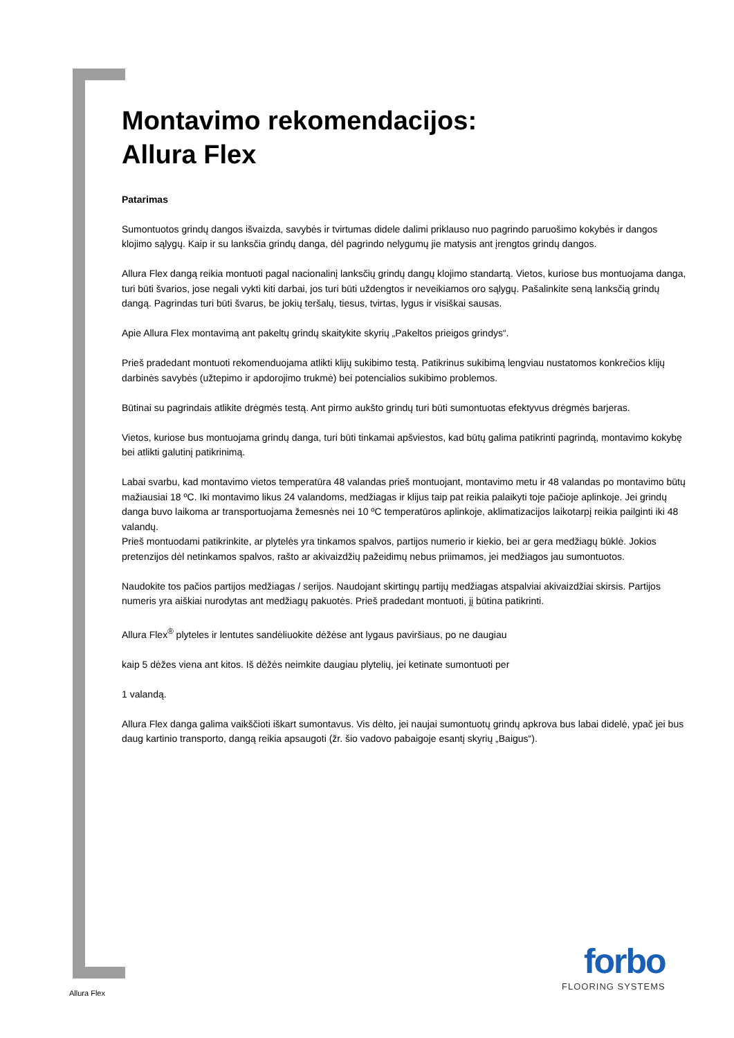Montavimo rekomendacijos:
Allura Flex
Patarimas
Sumontuotos grindų dangos išvaizda, savybės ir tvirtumas didele dalimi priklauso nuo pagrindo paruošimo kokybės ir dangos klojimo sąlygų. Kaip ir su lanksčia grindų danga, dėl pagrindo nelygumų jie matysis ant įrengtos grindų dangos.
Allura Flex dangą reikia montuoti pagal nacionalinį lanksčių grindų dangų klojimo standartą. Vietos, kuriose bus montuojama danga, turi būti švarios, jose negali vykti kiti darbai, jos turi būti uždengtos ir neveikiamos oro sąlygų. Pašalinkite seną lanksčią grindų dangą. Pagrindas turi būti švarus, be jokių teršalų, tiesus, tvirtas, lygus ir visiškai sausas.
Apie Allura Flex montavimą ant pakeltų grindų skaitykite skyrių „Pakeltos prieigos grindys“.
Prieš pradedant montuoti rekomenduojama atlikti klijų sukibimo testą. Patikrinus sukibimą lengviau nustatomos konkrečios klijų darbinės savybės (užtepimo ir apdorojimo trukmė) bei potencialios sukibimo problemos.
Būtinai su pagrindais atlikite drėgmės testą. Ant pirmo aukšto grindų turi būti sumontuotas efektyvus drėgmės barjeras.
Vietos, kuriose bus montuojama grindų danga, turi būti tinkamai apšviestos, kad būtų galima patikrinti pagrindą, montavimo kokybę bei atlikti galutinį patikrinimą.
Labai svarbu, kad montavimo vietos temperatūra 48 valandas prieš montuojant, montavimo metu ir 48 valandas po montavimo būtų mažiausiai 18 ºC. Iki montavimo likus 24 valandoms, medžiagas ir klijus taip pat reikia palaikyti toje pačioje aplinkoje. Jei grindų danga buvo laikoma ar transportuojama žemesnės nei 10 ºC temperatūros aplinkoje, aklimatizacijos laikotarpį reikia pailginti iki 48 valandų.
Prieš montuodami patikrinkite, ar plytelės yra tinkamos spalvos, partijos numerio ir kiekio, bei ar gera medžiagų būklė. Jokios pretenzijos dėl netinkamos spalvos, rašto ar akivaizdžių pažeidimų nebus priimamos, jei medžiagos jau sumontuotos.
Naudokite tos pačios partijos medžiagas / serijos. Naudojant skirtingų partijų medžiagas atspalviai akivaizdžiai skirsis. Partijos numeris yra aiškiai nurodytas ant medžiagų pakuotės. Prieš pradedant montuoti, jį būtina patikrinti.
Allura Flex<sup>®</sup> plyteles ir lentutes sandėliuokite dėžėse ant lygaus paviršiaus, po ne daugiau
kaip 5 dėžes viena ant kitos. Iš dėžės neimkite daugiau plytelių, jei ketinate sumontuoti per
1 valandą.
Allura Flex danga galima vaikščioti iškart sumontavus. Vis dėlto, jei naujai sumontuotų grindų apkrova bus labai didelė, ypač jei bus daug kartinio transporto, dangą reikia apsaugoti (žr. šio vadovo pabaigoje esantį skyrių „Baigus“).
Allura Flex
forbo
FLOORING SYSTEMS